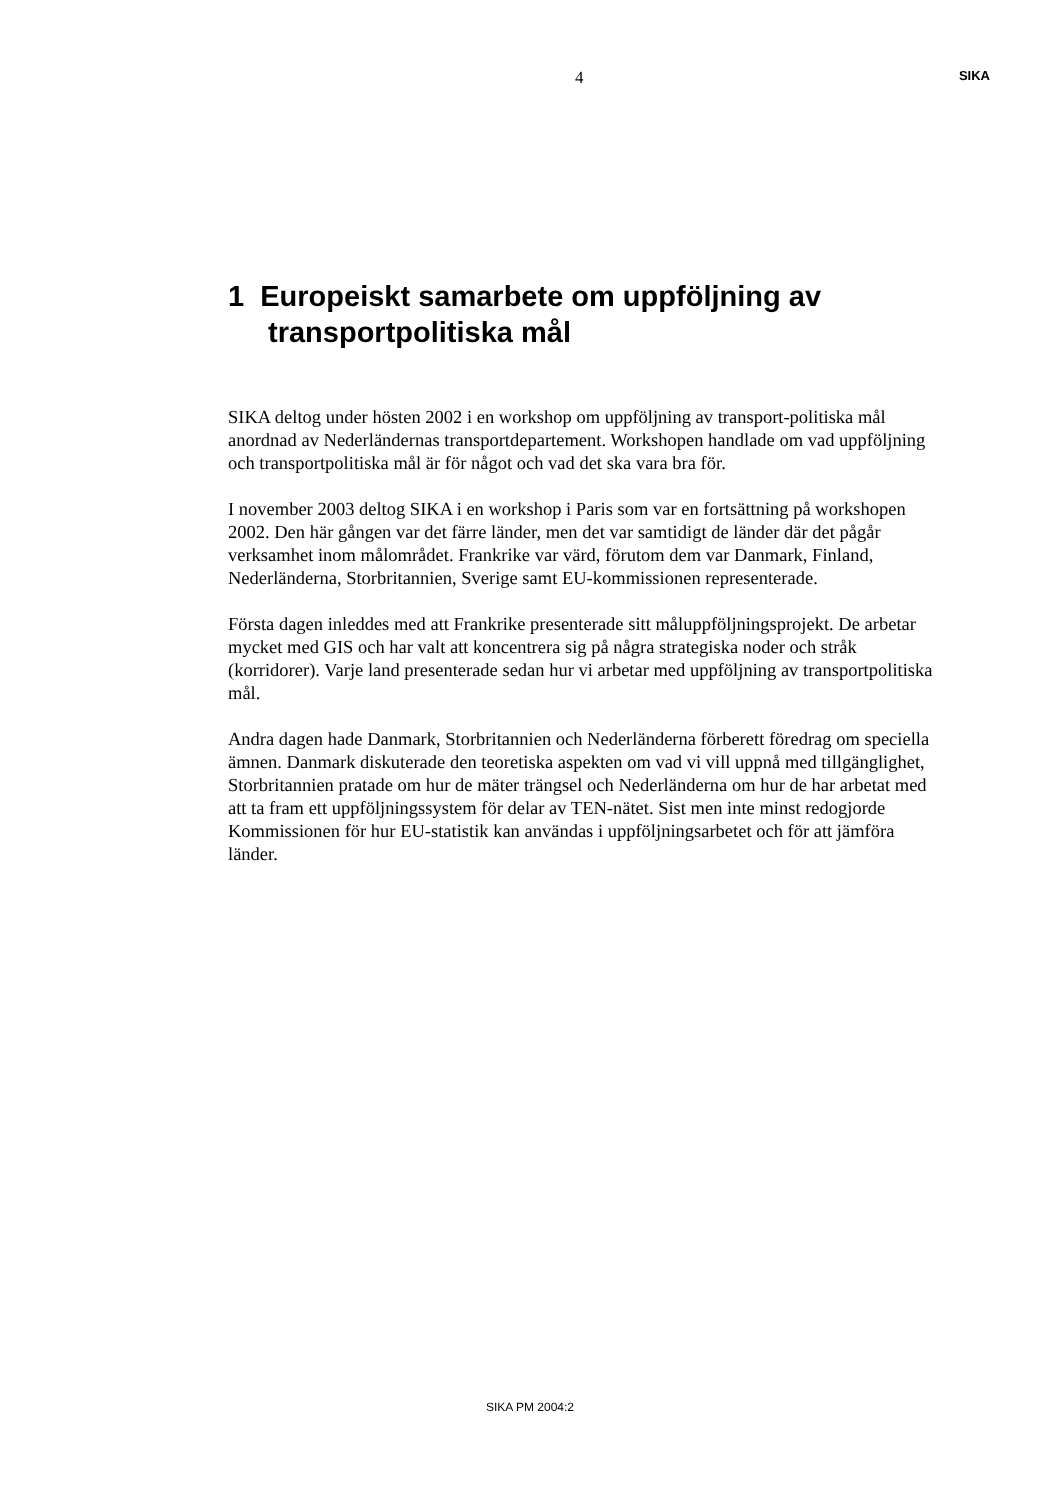4 SIKA
1 Europeiskt samarbete om uppföljning av transportpolitiska mål
SIKA deltog under hösten 2002 i en workshop om uppföljning av transport-politiska mål anordnad av Nederländernas transportdepartement. Workshopen handlade om vad uppföljning och transportpolitiska mål är för något och vad det ska vara bra för.
I november 2003 deltog SIKA i en workshop i Paris som var en fortsättning på workshopen 2002. Den här gången var det färre länder, men det var samtidigt de länder där det pågår verksamhet inom målområdet. Frankrike var värd, förutom dem var Danmark, Finland, Nederländerna, Storbritannien, Sverige samt EU-kommissionen representerade.
Första dagen inleddes med att Frankrike presenterade sitt måluppföljningsprojekt. De arbetar mycket med GIS och har valt att koncentrera sig på några strategiska noder och stråk (korridorer). Varje land presenterade sedan hur vi arbetar med uppföljning av transportpolitiska mål.
Andra dagen hade Danmark, Storbritannien och Nederländerna förberett föredrag om speciella ämnen. Danmark diskuterade den teoretiska aspekten om vad vi vill uppnå med tillgänglighet, Storbritannien pratade om hur de mäter trängsel och Nederländerna om hur de har arbetat med att ta fram ett uppföljningssystem för delar av TEN-nätet. Sist men inte minst redogjorde Kommissionen för hur EU-statistik kan användas i uppföljningsarbetet och för att jämföra länder.
SIKA PM 2004:2